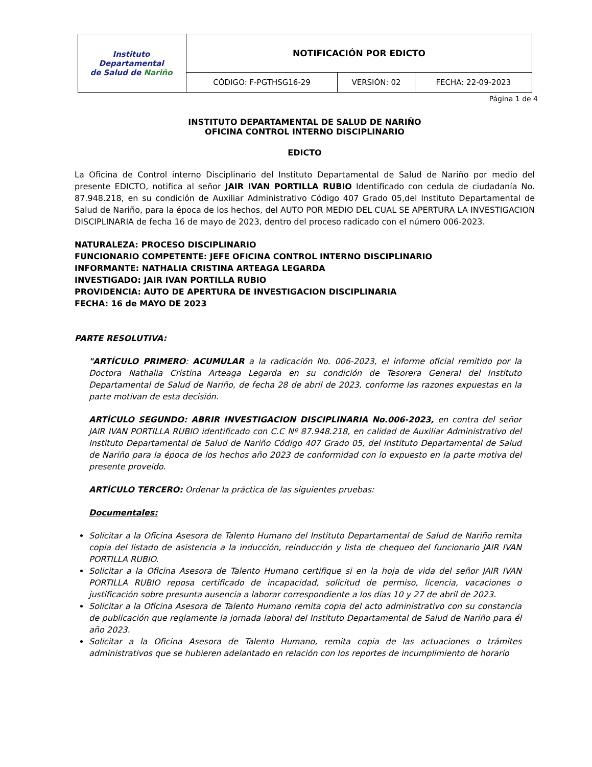| Instituto Departamental de Salud de Nariño | NOTIFICACIÓN POR EDICTO | | |
| | CÓDIGO: F-PGTHSG16-29 | VERSIÓN: 02 | FECHA: 22-09-2023 |
Página 1 de 4
INSTITUTO DEPARTAMENTAL DE SALUD DE NARIÑO
OFICINA CONTROL INTERNO DISCIPLINARIO
EDICTO
La Oficina de Control interno Disciplinario del Instituto Departamental de Salud de Nariño por medio del presente EDICTO, notifica al señor JAIR IVAN PORTILLA RUBIO Identificado con cedula de ciudadanía No. 87.948.218, en su condición de Auxiliar Administrativo Código 407 Grado 05,del Instituto Departamental de Salud de Nariño, para la época de los hechos, del AUTO POR MEDIO DEL CUAL SE APERTURA LA INVESTIGACION DISCIPLINARIA de fecha 16 de mayo de 2023, dentro del proceso radicado con el número 006-2023.
NATURALEZA: PROCESO DISCIPLINARIO
FUNCIONARIO COMPETENTE: JEFE OFICINA CONTROL INTERNO DISCIPLINARIO
INFORMANTE: NATHALIA CRISTINA ARTEAGA LEGARDA
INVESTIGADO: JAIR IVAN PORTILLA RUBIO
PROVIDENCIA: AUTO DE APERTURA DE INVESTIGACION DISCIPLINARIA
FECHA: 16 de MAYO DE 2023
PARTE RESOLUTIVA:
"ARTÍCULO PRIMERO: ACUMULAR a la radicación No. 006-2023, el informe oficial remitido por la Doctora Nathalia Cristina Arteaga Legarda en su condición de Tesorera General del Instituto Departamental de Salud de Nariño, de fecha 28 de abril de 2023, conforme las razones expuestas en la parte motivan de esta decisión.
ARTÍCULO SEGUNDO: ABRIR INVESTIGACION DISCIPLINARIA No.006-2023, en contra del señor JAIR IVAN PORTILLA RUBIO identificado con C.C Nº 87.948.218, en calidad de Auxiliar Administrativo del Instituto Departamental de Salud de Nariño Código 407 Grado 05, del Instituto Departamental de Salud de Nariño para la época de los hechos año 2023 de conformidad con lo expuesto en la parte motiva del presente proveído.
ARTÍCULO TERCERO: Ordenar la práctica de las siguientes pruebas:
Documentales:
Solicitar a la Oficina Asesora de Talento Humano del Instituto Departamental de Salud de Nariño remita copia del listado de asistencia a la inducción, reinducción y lista de chequeo del funcionario JAIR IVAN PORTILLA RUBIO.
Solicitar a la Oficina Asesora de Talento Humano certifique si en la hoja de vida del señor JAIR IVAN PORTILLA RUBIO reposa certificado de incapacidad, solicitud de permiso, licencia, vacaciones o justificación sobre presunta ausencia a laborar correspondiente a los días 10 y 27 de abril de 2023.
Solicitar a la Oficina Asesora de Talento Humano remita copia del acto administrativo con su constancia de publicación que reglamente la jornada laboral del Instituto Departamental de Salud de Nariño para él año 2023.
Solicitar a la Oficina Asesora de Talento Humano, remita copia de las actuaciones o trámites administrativos que se hubieren adelantado en relación con los reportes de incumplimiento de horario